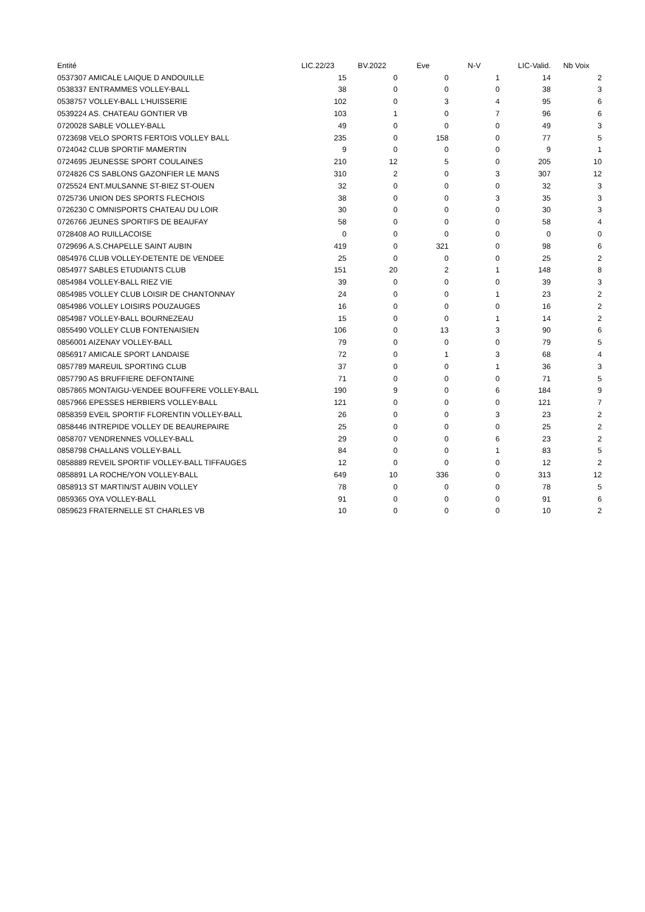| Entité | LIC.22/23 | BV.2022 | Eve | N-V | LIC-Valid. | Nb Voix |
| --- | --- | --- | --- | --- | --- | --- |
| 0537307 AMICALE LAIQUE D ANDOUILLE | 15 | 0 | 0 | 1 | 14 | 2 |
| 0538337 ENTRAMMES VOLLEY-BALL | 38 | 0 | 0 | 0 | 38 | 3 |
| 0538757 VOLLEY-BALL L'HUISSERIE | 102 | 0 | 3 | 4 | 95 | 6 |
| 0539224 AS. CHATEAU GONTIER VB | 103 | 1 | 0 | 7 | 96 | 6 |
| 0720028 SABLE VOLLEY-BALL | 49 | 0 | 0 | 0 | 49 | 3 |
| 0723698 VELO SPORTS FERTOIS VOLLEY BALL | 235 | 0 | 158 | 0 | 77 | 5 |
| 0724042 CLUB SPORTIF MAMERTIN | 9 | 0 | 0 | 0 | 9 | 1 |
| 0724695 JEUNESSE SPORT COULAINES | 210 | 12 | 5 | 0 | 205 | 10 |
| 0724826 CS SABLONS GAZONFIER LE MANS | 310 | 2 | 0 | 3 | 307 | 12 |
| 0725524 ENT.MULSANNE ST-BIEZ ST-OUEN | 32 | 0 | 0 | 0 | 32 | 3 |
| 0725736 UNION DES SPORTS FLECHOIS | 38 | 0 | 0 | 3 | 35 | 3 |
| 0726230 C OMNISPORTS CHATEAU DU LOIR | 30 | 0 | 0 | 0 | 30 | 3 |
| 0726766 JEUNES SPORTIFS DE BEAUFAY | 58 | 0 | 0 | 0 | 58 | 4 |
| 0728408 AO RUILLACOISE | 0 | 0 | 0 | 0 | 0 | 0 |
| 0729696 A.S.CHAPELLE SAINT AUBIN | 419 | 0 | 321 | 0 | 98 | 6 |
| 0854976 CLUB VOLLEY-DETENTE DE VENDEE | 25 | 0 | 0 | 0 | 25 | 2 |
| 0854977 SABLES ETUDIANTS CLUB | 151 | 20 | 2 | 1 | 148 | 8 |
| 0854984 VOLLEY-BALL RIEZ VIE | 39 | 0 | 0 | 0 | 39 | 3 |
| 0854985 VOLLEY CLUB LOISIR DE CHANTONNAY | 24 | 0 | 0 | 1 | 23 | 2 |
| 0854986 VOLLEY LOISIRS POUZAUGES | 16 | 0 | 0 | 0 | 16 | 2 |
| 0854987 VOLLEY-BALL BOURNEZEAU | 15 | 0 | 0 | 1 | 14 | 2 |
| 0855490 VOLLEY CLUB FONTENAISIEN | 106 | 0 | 13 | 3 | 90 | 6 |
| 0856001 AIZENAY VOLLEY-BALL | 79 | 0 | 0 | 0 | 79 | 5 |
| 0856917 AMICALE SPORT LANDAISE | 72 | 0 | 1 | 3 | 68 | 4 |
| 0857789 MAREUIL SPORTING CLUB | 37 | 0 | 0 | 1 | 36 | 3 |
| 0857790 AS BRUFFIERE DEFONTAINE | 71 | 0 | 0 | 0 | 71 | 5 |
| 0857865 MONTAIGU-VENDEE BOUFFERE VOLLEY-BALL | 190 | 9 | 0 | 6 | 184 | 9 |
| 0857966 EPESSES HERBIERS VOLLEY-BALL | 121 | 0 | 0 | 0 | 121 | 7 |
| 0858359 EVEIL SPORTIF FLORENTIN VOLLEY-BALL | 26 | 0 | 0 | 3 | 23 | 2 |
| 0858446 INTREPIDE VOLLEY DE BEAUREPAIRE | 25 | 0 | 0 | 0 | 25 | 2 |
| 0858707 VENDRENNES VOLLEY-BALL | 29 | 0 | 0 | 6 | 23 | 2 |
| 0858798 CHALLANS VOLLEY-BALL | 84 | 0 | 0 | 1 | 83 | 5 |
| 0858889 REVEIL SPORTIF VOLLEY-BALL TIFFAUGES | 12 | 0 | 0 | 0 | 12 | 2 |
| 0858891 LA ROCHE/YON VOLLEY-BALL | 649 | 10 | 336 | 0 | 313 | 12 |
| 0858913 ST MARTIN/ST AUBIN VOLLEY | 78 | 0 | 0 | 0 | 78 | 5 |
| 0859365 OYA VOLLEY-BALL | 91 | 0 | 0 | 0 | 91 | 6 |
| 0859623 FRATERNELLE ST CHARLES VB | 10 | 0 | 0 | 0 | 10 | 2 |